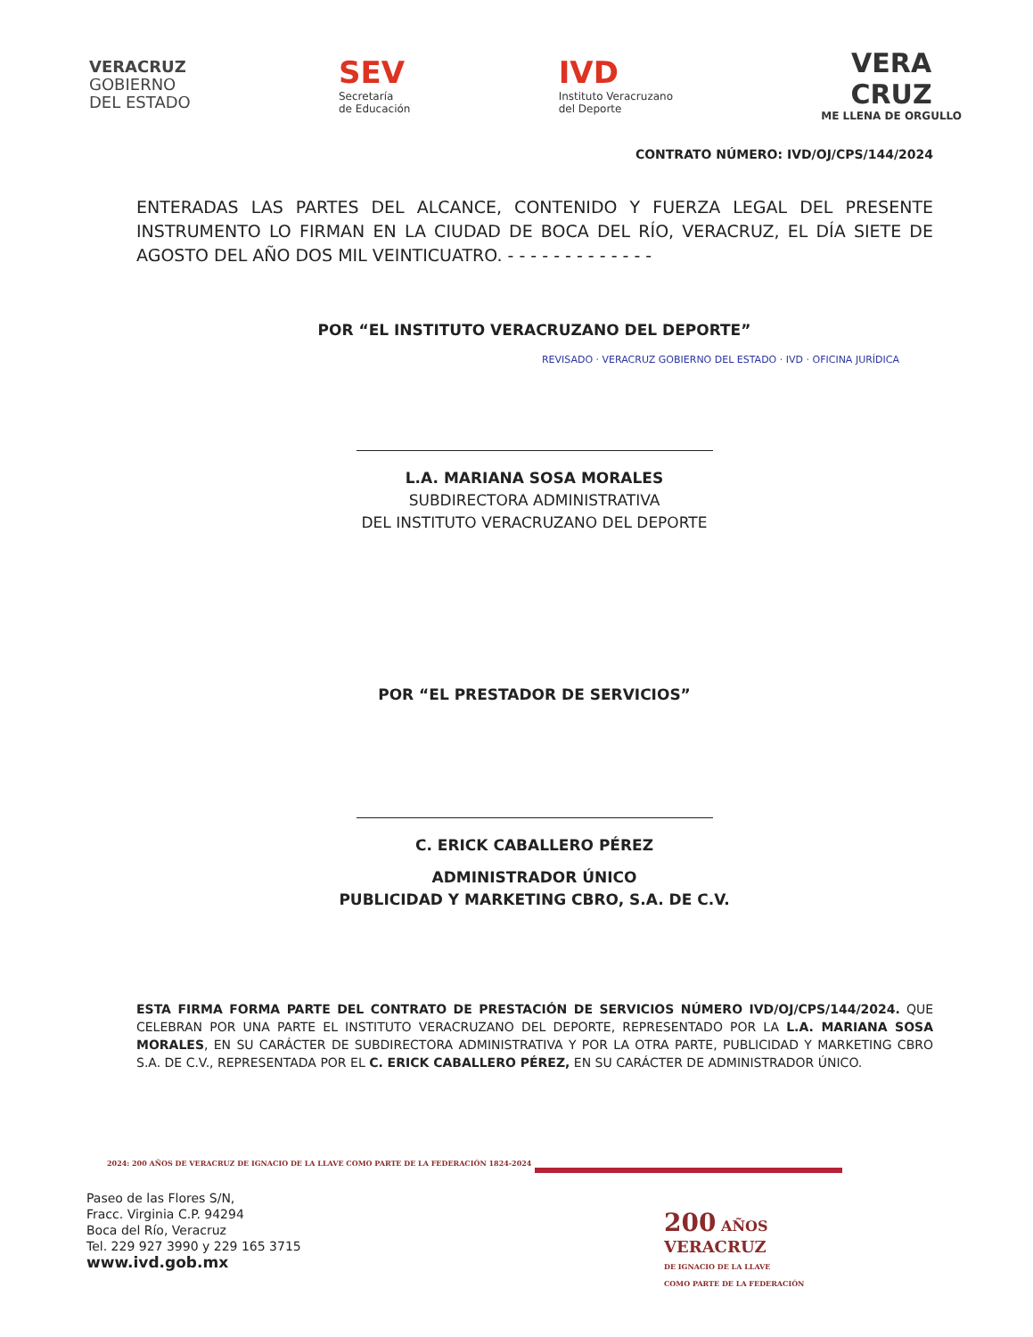VERACRUZ
GOBIERNO
DEL ESTADO
SEV
Secretaría
de Educación
IVD
Instituto Veracruzano
del Deporte
VERA
CRUZ
ME LLENA DE ORGULLO
CONTRATO NÚMERO: IVD/OJ/CPS/144/2024
ENTERADAS LAS PARTES DEL ALCANCE, CONTENIDO Y FUERZA LEGAL DEL PRESENTE INSTRUMENTO LO FIRMAN EN LA CIUDAD DE BOCA DEL RÍO, VERACRUZ, EL DÍA SIETE DE AGOSTO DEL AÑO DOS MIL VEINTICUATRO. - - - - - - - - - - - - -
POR “EL INSTITUTO VERACRUZANO DEL DEPORTE”
REVISADO · VERACRUZ GOBIERNO DEL ESTADO · IVD · OFICINA JURÍDICA
L.A. MARIANA SOSA MORALES
SUBDIRECTORA ADMINISTRATIVA
DEL INSTITUTO VERACRUZANO DEL DEPORTE
POR “EL PRESTADOR DE SERVICIOS”
C. ERICK CABALLERO PÉREZ
ADMINISTRADOR ÚNICO
PUBLICIDAD Y MARKETING CBRO, S.A. DE C.V.
ESTA FIRMA FORMA PARTE DEL CONTRATO DE PRESTACIÓN DE SERVICIOS NÚMERO IVD/OJ/CPS/144/2024. QUE CELEBRAN POR UNA PARTE EL INSTITUTO VERACRUZANO DEL DEPORTE, REPRESENTADO POR LA L.A. MARIANA SOSA MORALES, EN SU CARÁCTER DE SUBDIRECTORA ADMINISTRATIVA Y POR LA OTRA PARTE, PUBLICIDAD Y MARKETING CBRO S.A. DE C.V., REPRESENTADA POR EL C. ERICK CABALLERO PÉREZ, EN SU CARÁCTER DE ADMINISTRADOR ÚNICO.
2024: 200 AÑOS DE VERACRUZ DE IGNACIO DE LA LLAVE COMO PARTE DE LA FEDERACIÓN 1824-2024
Paseo de las Flores S/N,
Fracc. Virginia C.P. 94294
Boca del Río, Veracruz
Tel. 229 927 3990 y 229 165 3715
www.ivd.gob.mx
200 AÑOS
VERACRUZ
DE IGNACIO DE LA LLAVE
COMO PARTE DE LA FEDERACIÓN